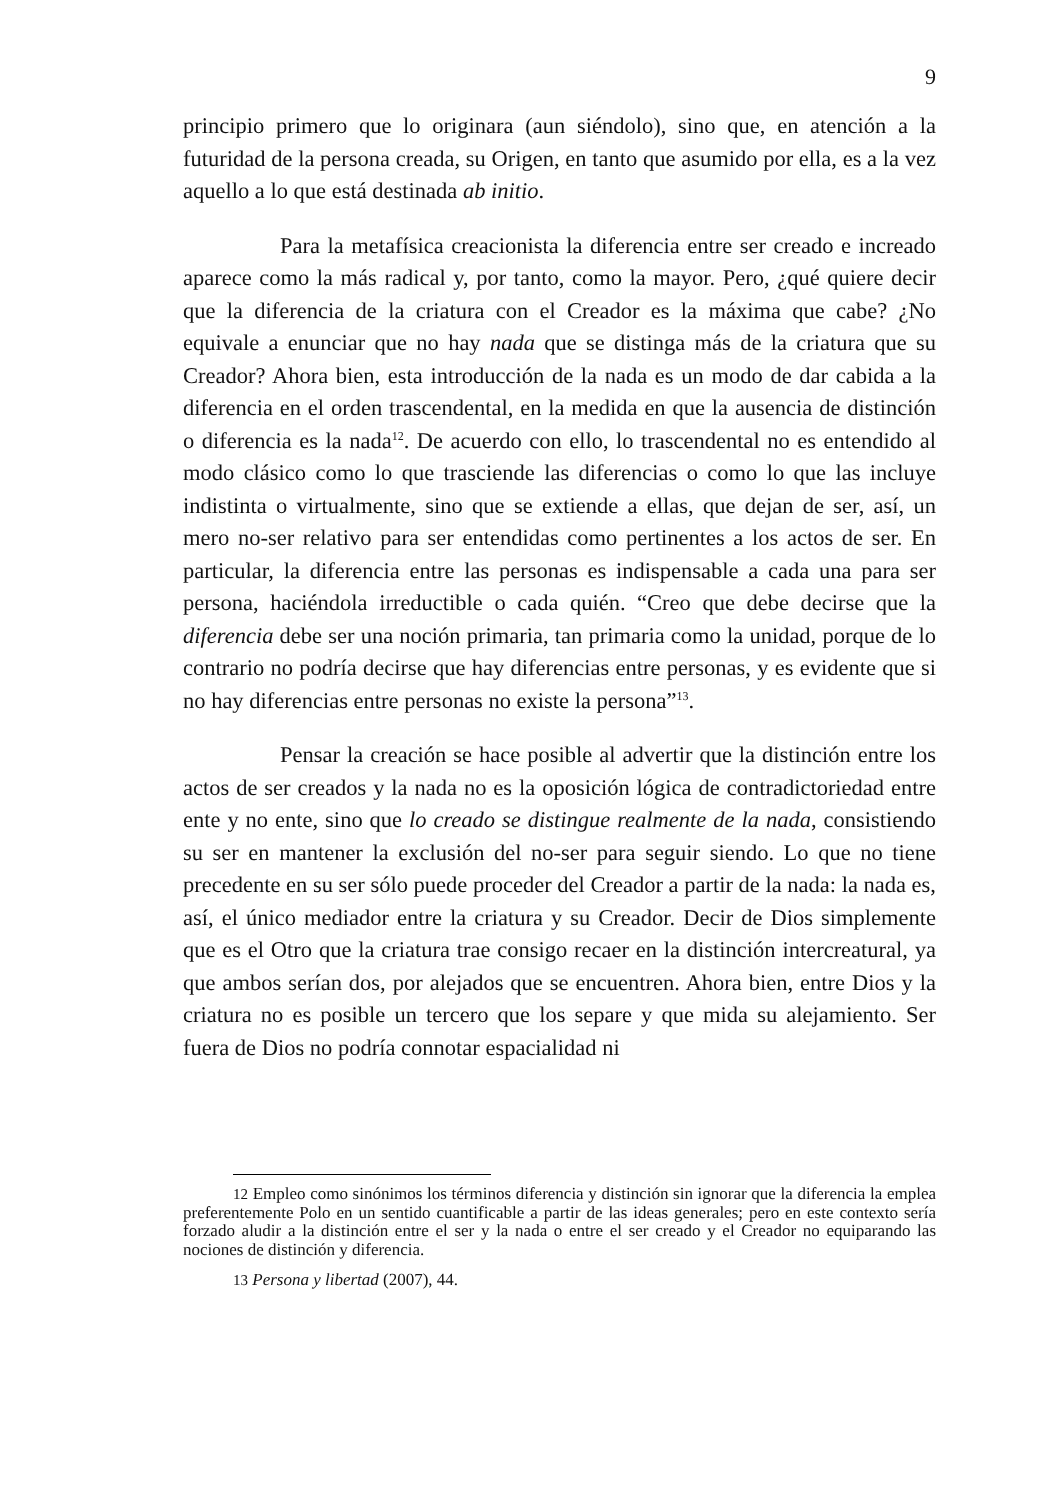9
principio primero que lo originara (aun siéndolo), sino que, en atención a la futuridad de la persona creada, su Origen, en tanto que asumido por ella, es a la vez aquello a lo que está destinada ab initio.
Para la metafísica creacionista la diferencia entre ser creado e increado aparece como la más radical y, por tanto, como la mayor. Pero, ¿qué quiere decir que la diferencia de la criatura con el Creador es la máxima que cabe? ¿No equivale a enunciar que no hay nada que se distinga más de la criatura que su Creador? Ahora bien, esta introducción de la nada es un modo de dar cabida a la diferencia en el orden trascendental, en la medida en que la ausencia de distinción o diferencia es la nada<sup>12</sup>. De acuerdo con ello, lo trascendental no es entendido al modo clásico como lo que trasciende las diferencias o como lo que las incluye indistinta o virtualmente, sino que se extiende a ellas, que dejan de ser, así, un mero no-ser relativo para ser entendidas como pertinentes a los actos de ser. En particular, la diferencia entre las personas es indispensable a cada una para ser persona, haciéndola irreductible o cada quién. “Creo que debe decirse que la diferencia debe ser una noción primaria, tan primaria como la unidad, porque de lo contrario no podría decirse que hay diferencias entre personas, y es evidente que si no hay diferencias entre personas no existe la persona”<sup>13</sup>.
Pensar la creación se hace posible al advertir que la distinción entre los actos de ser creados y la nada no es la oposición lógica de contradictoriedad entre ente y no ente, sino que lo creado se distingue realmente de la nada, consistiendo su ser en mantener la exclusión del no-ser para seguir siendo. Lo que no tiene precedente en su ser sólo puede proceder del Creador a partir de la nada: la nada es, así, el único mediador entre la criatura y su Creador. Decir de Dios simplemente que es el Otro que la criatura trae consigo recaer en la distinción intercreatural, ya que ambos serían dos, por alejados que se encuentren. Ahora bien, entre Dios y la criatura no es posible un tercero que los separe y que mida su alejamiento. Ser fuera de Dios no podría connotar espacialidad ni
<sup>12</sup> Empleo como sinónimos los términos diferencia y distinción sin ignorar que la diferencia la emplea preferentemente Polo en un sentido cuantificable a partir de las ideas generales; pero en este contexto sería forzado aludir a la distinción entre el ser y la nada o entre el ser creado y el Creador no equiparando las nociones de distinción y diferencia.
<sup>13</sup> Persona y libertad (2007), 44.